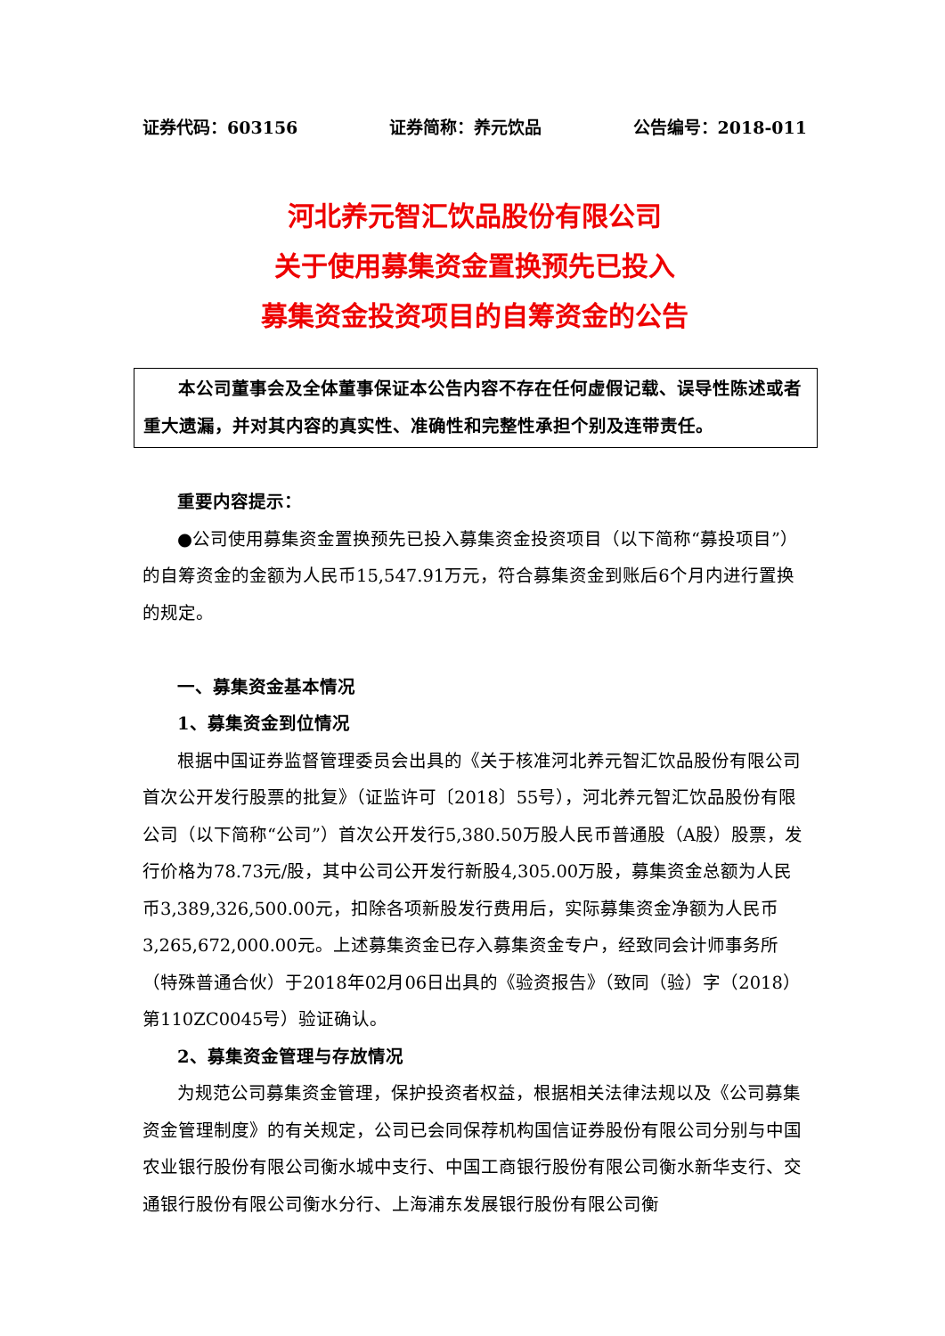证券代码：603156 证券简称：养元饮品 公告编号：2018-011
河北养元智汇饮品股份有限公司
关于使用募集资金置换预先已投入
募集资金投资项目的自筹资金的公告
本公司董事会及全体董事保证本公告内容不存在任何虚假记载、误导性陈述或者重大遗漏，并对其内容的真实性、准确性和完整性承担个别及连带责任。
重要内容提示：
●公司使用募集资金置换预先已投入募集资金投资项目（以下简称“募投项目”）的自筹资金的金额为人民币15,547.91万元，符合募集资金到账后6个月内进行置换的规定。
一、募集资金基本情况
1、募集资金到位情况
根据中国证券监督管理委员会出具的《关于核准河北养元智汇饮品股份有限公司首次公开发行股票的批复》（证监许可〔2018〕55号），河北养元智汇饮品股份有限公司（以下简称“公司”）首次公开发行5,380.50万股人民币普通股（A股）股票，发行价格为78.73元/股，其中公司公开发行新股4,305.00万股，募集资金总额为人民币3,389,326,500.00元，扣除各项新股发行费用后，实际募集资金净额为人民币3,265,672,000.00元。上述募集资金已存入募集资金专户，经致同会计师事务所（特殊普通合伙）于2018年02月06日出具的《验资报告》（致同（验）字（2018）第110ZC0045号）验证确认。
2、募集资金管理与存放情况
为规范公司募集资金管理，保护投资者权益，根据相关法律法规以及《公司募集资金管理制度》的有关规定，公司已会同保荐机构国信证券股份有限公司分别与中国农业银行股份有限公司衡水城中支行、中国工商银行股份有限公司衡水新华支行、交通银行股份有限公司衡水分行、上海浦东发展银行股份有限公司衡